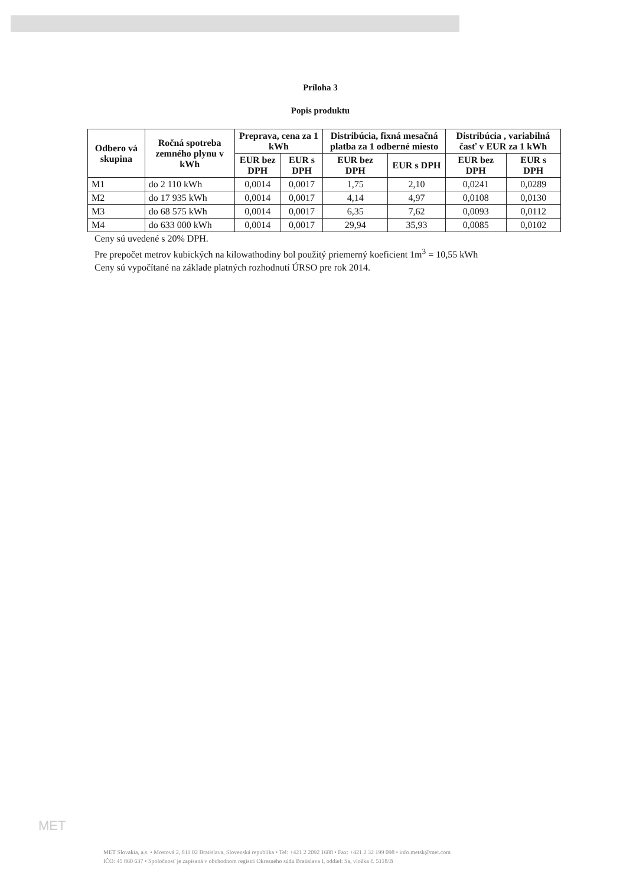Príloha 3
Popis produktu
| Odbero vá skupina | Ročná spotreba zemného plynu v kWh | Preprava, cena za 1 kWh | | Distribúcia, fixná mesačná platba za 1 odberné miesto | | Distribúcia , variabilná časť v EUR za 1 kWh | |
| --- | --- | --- | --- | --- | --- | --- | --- |
| | | EUR bez DPH | EUR s DPH | EUR bez DPH | EUR s DPH | EUR bez DPH | EUR s DPH |
| M1 | do 2 110 kWh | 0,0014 | 0,0017 | 1,75 | 2,10 | 0,0241 | 0,0289 |
| M2 | do 17 935 kWh | 0,0014 | 0,0017 | 4,14 | 4,97 | 0,0108 | 0,0130 |
| M3 | do 68 575 kWh | 0,0014 | 0,0017 | 6,35 | 7,62 | 0,0093 | 0,0112 |
| M4 | do 633 000 kWh | 0,0014 | 0,0017 | 29,94 | 35,93 | 0,0085 | 0,0102 |
Ceny sú uvedené s 20% DPH.
Pre prepočet metrov kubických na kilowathodiny bol použitý priemerný koeficient 1m<sup>3</sup> = 10,55 kWh
Ceny sú vypočítané na základe platných rozhodnutí ÚRSO pre rok 2014.
MET
MET Slovakia, a.s. • Mostová 2, 811 02 Bratislava, Slovenská republika • Tel: +421 2 2092 1688 • Fax: +421 2 32 199 098 • info.metsk@met.com
IČO: 45 860 637 • Spoločnosť je zapísaná v obchodnom registri Okresného súdu Bratislava I, oddiel: Sa, vložka č. 5118/B